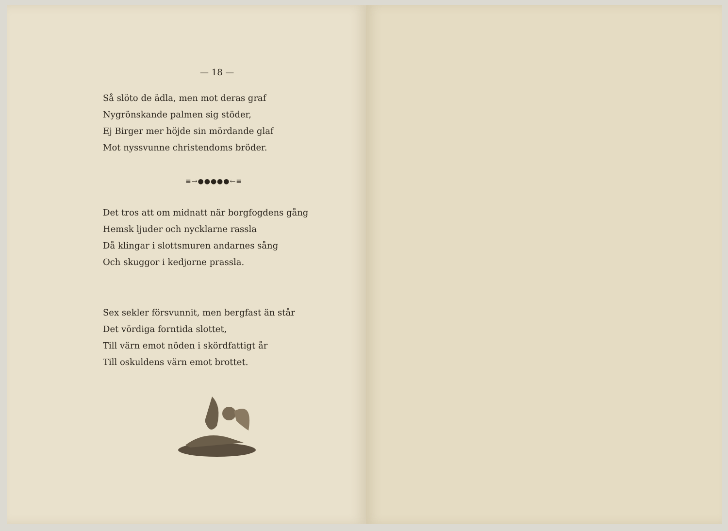— 18 —
Så slöto de ädla, men mot deras graf
Nygrönskande palmen sig stöder,
Ej Birger mer höjde sin mördande glaf
Mot nyssvunne christendoms bröder.
≡→●●●●●←≡
Det tros att om midnatt när borgfogdens gång
Hemsk ljuder och nycklarne rassla
Då klingar i slottsmuren andarnes sång
Och skuggor i kedjorne prassla.
Sex sekler försvunnit, men bergfast än står
Det vördiga forntida slottet,
Till värn emot nöden i skördfattigt år
Till oskuldens värn emot brottet.